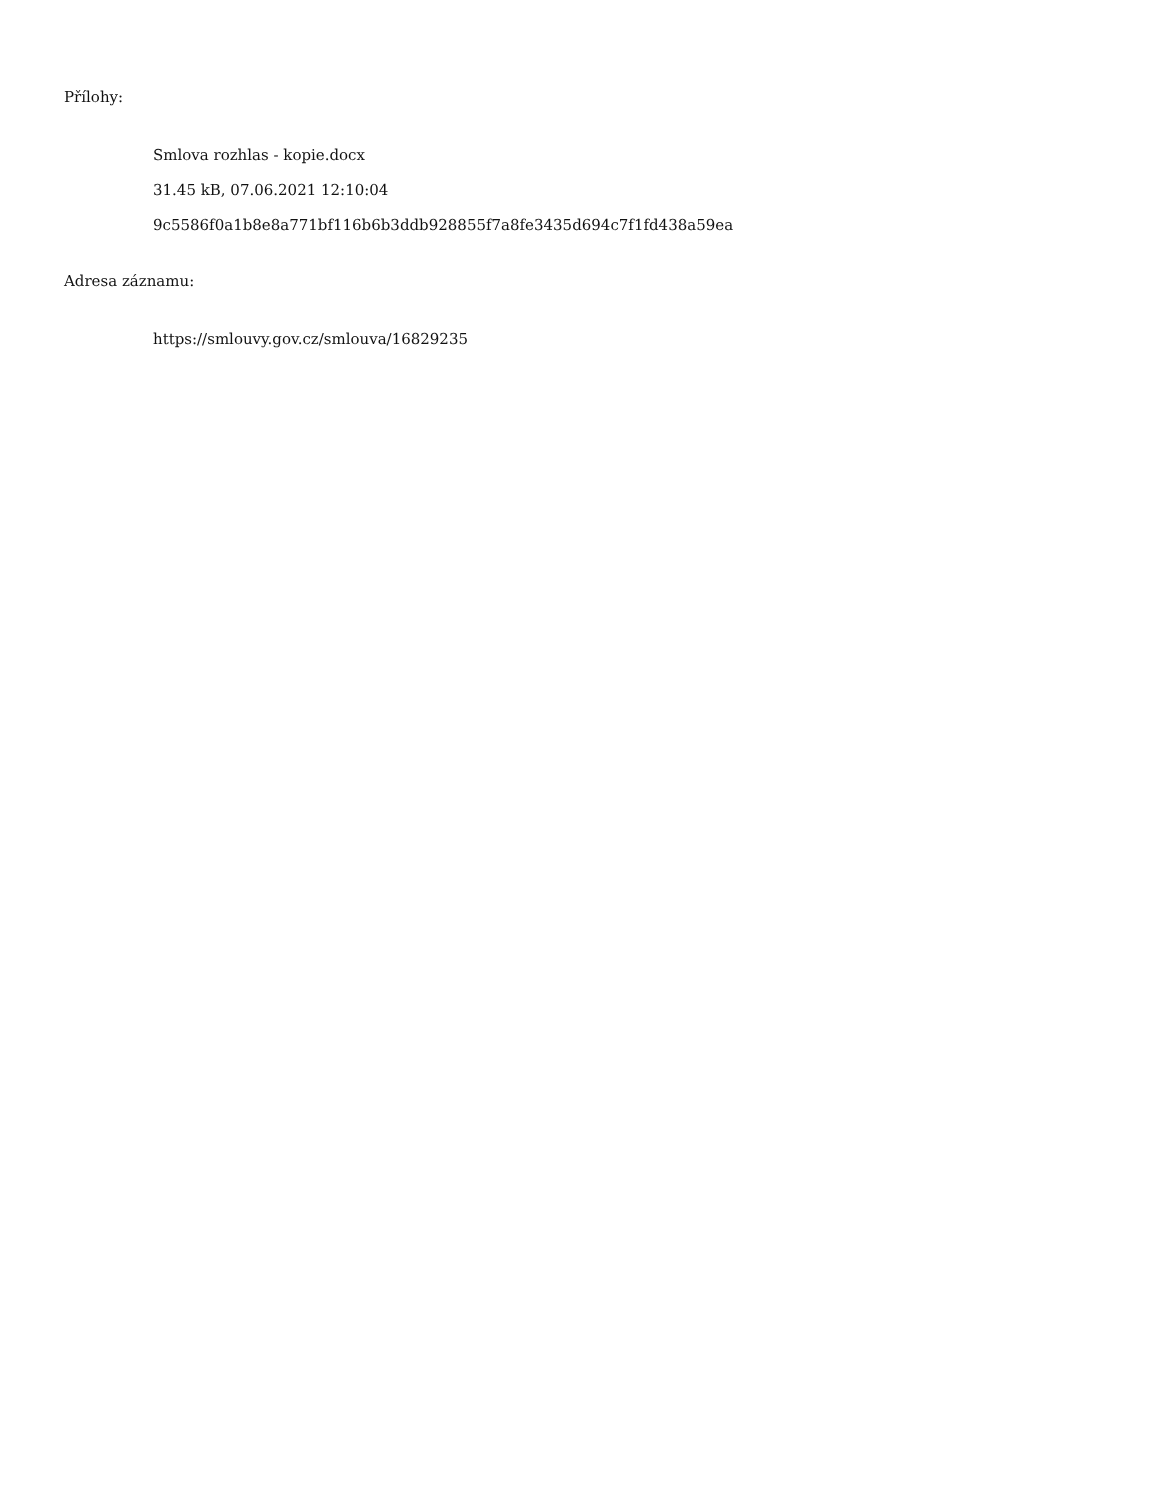Přílohy:
Smlova rozhlas - kopie.docx
31.45 kB, 07.06.2021 12:10:04
9c5586f0a1b8e8a771bf116b6b3ddb928855f7a8fe3435d694c7f1fd438a59ea
Adresa záznamu:
https://smlouvy.gov.cz/smlouva/16829235